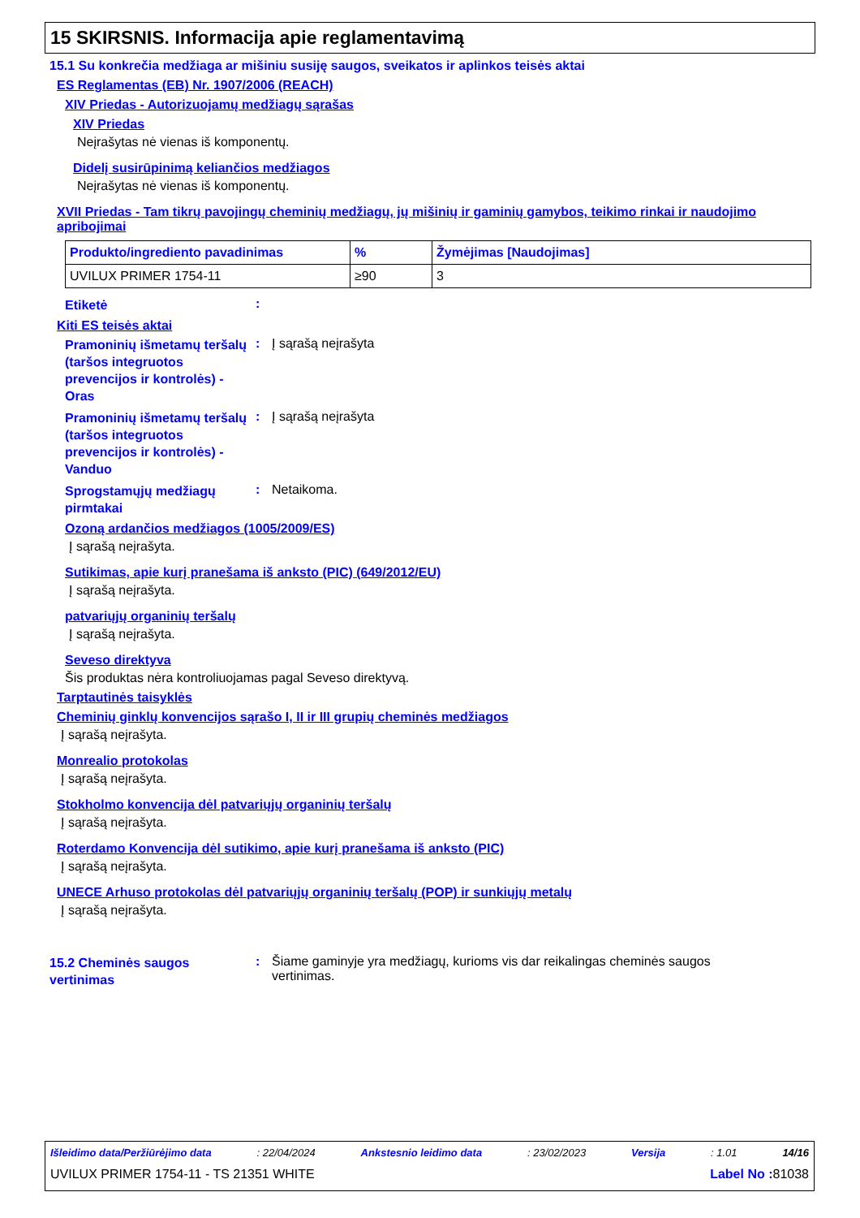15 SKIRSNIS. Informacija apie reglamentavimą
15.1 Su konkrečia medžiaga ar mišiniu susiję saugos, sveikatos ir aplinkos teisės aktai
ES Reglamentas (EB) Nr. 1907/2006 (REACH)
XIV Priedas - Autorizuojamų medžiagų sąrašas
XIV Priedas
Neįrašytas nė vienas iš komponentų.
Didelį susirūpinimą keliančios medžiagos
Neįrašytas nė vienas iš komponentų.
XVII Priedas - Tam tikrų pavojingų cheminių medžiagų, jų mišinių ir gaminių gamybos, teikimo rinkai ir naudojimo apribojimai
| Produkto/ingrediento pavadinimas | % | Žymėjimas [Naudojimas] |
| --- | --- | --- |
| UVILUX PRIMER 1754-11 | ≥90 | 3 |
Etiketė
:
Kiti ES teisės aktai
Pramoninių išmetamų teršalų (taršos integruotos prevencijos ir kontrolės) - Oras
: Į sąrašą neįrašyta
Pramoninių išmetamų teršalų (taršos integruotos prevencijos ir kontrolės) - Vanduo
: Į sąrašą neįrašyta
Sprogstamųjų medžiagų pirmtakai
: Netaikoma.
Ozoną ardančios medžiagos (1005/2009/ES)
Į sąrašą neįrašyta.
Sutikimas, apie kurį pranešama iš anksto (PIC) (649/2012/EU)
Į sąrašą neįrašyta.
patvariųjų organinių teršalų
Į sąrašą neįrašyta.
Seveso direktyva
Šis produktas nėra kontroliuojamas pagal Seveso direktyvą.
Tarptautinės taisyklės
Cheminių ginklų konvencijos sąrašo I, II ir III grupių cheminės medžiagos
Į sąrašą neįrašyta.
Monrealio protokolas
Į sąrašą neįrašyta.
Stokholmo konvencija dėl patvariųjų organinių teršalų
Į sąrašą neįrašyta.
Roterdamo Konvencija dėl sutikimo, apie kurį pranešama iš anksto (PIC)
Į sąrašą neįrašyta.
UNECE Arhuso protokolas dėl patvariųjų organinių teršalų (POP) ir sunkiųjų metalų
Į sąrašą neįrašyta.
15.2 Cheminės saugos vertinimas
: Šiame gaminyje yra medžiagų, kurioms vis dar reikalingas cheminės saugos vertinimas.
Išleidimo data/Peržiūrėjimo data: 22/04/2024 Ankstesnio leidimo data: 23/02/2023 Versija: 1.01 14/16
UVILUX PRIMER 1754-11 - TS 21351 WHITE Label No : 81038